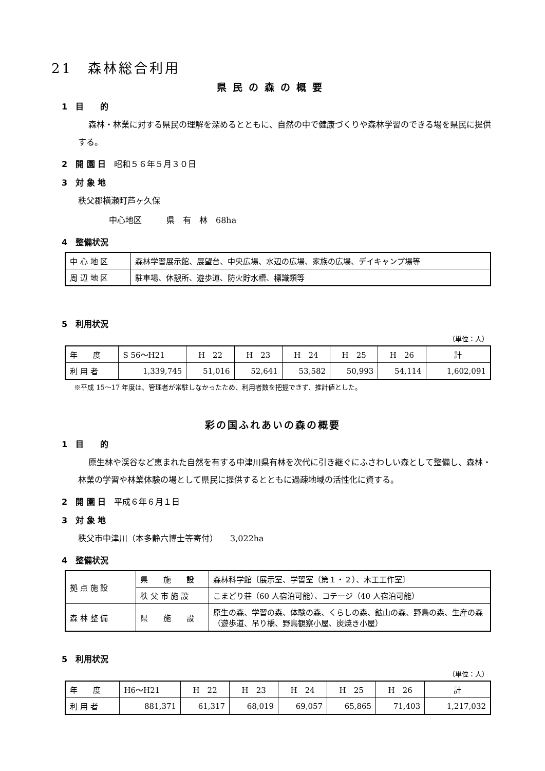21　森林総合利用
県民の森の概要
1　目　　的
森林・林業に対する県民の理解を深めるとともに、自然の中で健康づくりや森林学習のできる場を県民に提供する。
2　開 園 日　昭和５６年５月３０日
3　対 象 地
秩父郡横瀬町芦ヶ久保
中心地区　　　県　有　林　68ha
4　整備状況
| 中 心 地 区 | 森林学習展示館、展望台、中央広場、水辺の広場、家族の広場、デイキャンプ場等 |
| 周 辺 地 区 | 駐車場、休憩所、遊歩道、防火貯水槽、標識類等 |
5　利用状況
（単位：人）
| 年 度 | S 56〜H21 | H 22 | H 23 | H 24 | H 25 | H 26 | 計 |
| 利 用 者 | 1,339,745 | 51,016 | 52,641 | 53,582 | 50,993 | 54,114 | 1,602,091 |
※平成 15〜17 年度は、管理者が常駐しなかったため、利用者数を把握できず、推計値とした。
彩の国ふれあいの森の概要
1　目　　的
原生林や渓谷など恵まれた自然を有する中津川県有林を次代に引き継ぐにふさわしい森として整備し、森林・林業の学習や林業体験の場として県民に提供するとともに過疎地域の活性化に資する。
2　開 園 日　平成６年６月１日
3　対 象 地
秩父市中津川（本多静六博士等寄付）　　3,022ha
4　整備状況
| 拠 点 施 設 | 県 施 設 | 森林科学館〔展示室、学習室（第１・２）、木工工作室〕 |
| | 秩 父 市 施 設 | こまどり荘（60 人宿泊可能）、コテージ（40 人宿泊可能） |
| 森 林 整 備 | 県 施 設 | 原生の森、学習の森、体験の森、くらしの森、鉱山の森、野鳥の森、生産の森（遊歩道、吊り橋、野鳥観察小屋、炭焼き小屋） |
5　利用状況
（単位：人）
| 年 度 | H6〜H21 | H 22 | H 23 | H 24 | H 25 | H 26 | 計 |
| 利 用 者 | 881,371 | 61,317 | 68,019 | 69,057 | 65,865 | 71,403 | 1,217,032 |